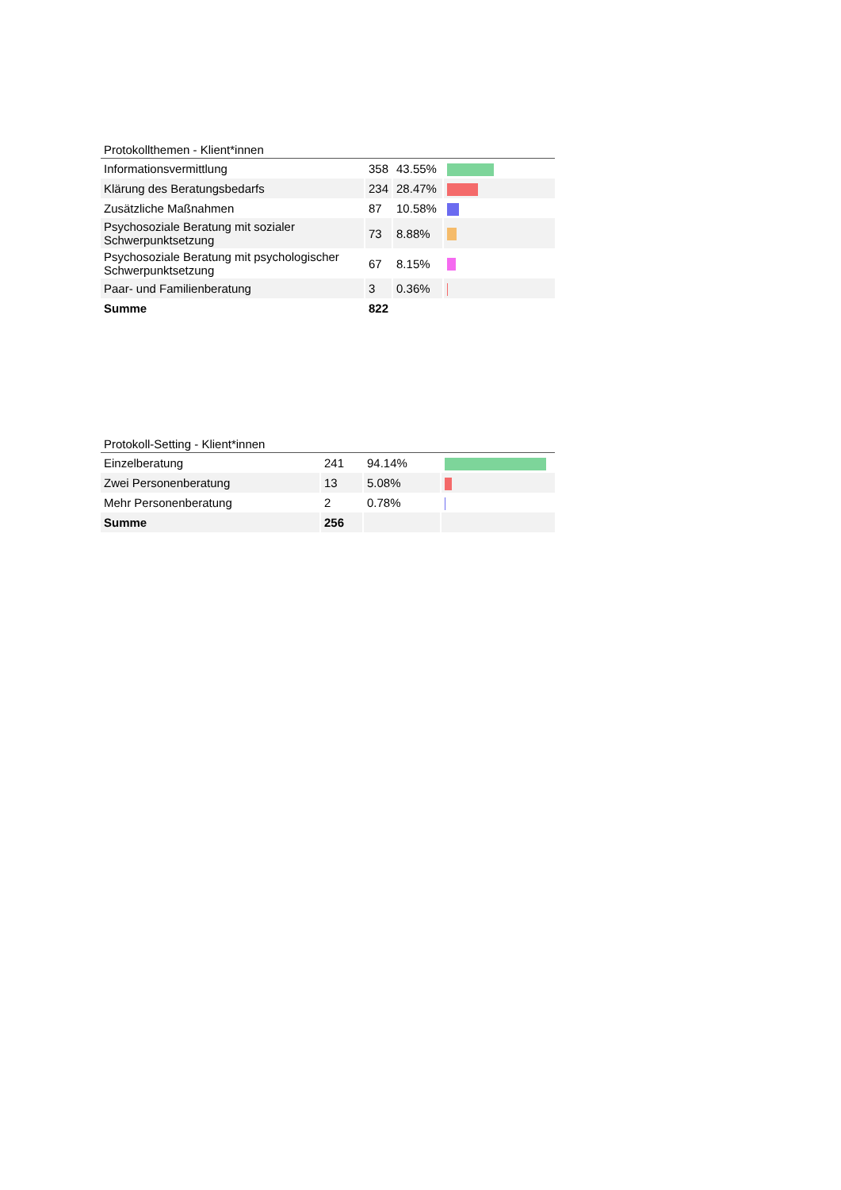Protokollthemen - Klient*innen
| Informationsvermittlung | 358 | 43.55% | |
| Klärung des Beratungsbedarfs | 234 | 28.47% | |
| Zusätzliche Maßnahmen | 87 | 10.58% | |
| Psychosoziale Beratung mit sozialer Schwerpunktsetzung | 73 | 8.88% | |
| Psychosoziale Beratung mit psychologischer Schwerpunktsetzung | 67 | 8.15% | |
| Paar- und Familienberatung | 3 | 0.36% | |
| Summe | 822 | | |
Protokoll-Setting - Klient*innen
| Einzelberatung | 241 | 94.14% | |
| Zwei Personenberatung | 13 | 5.08% | |
| Mehr Personenberatung | 2 | 0.78% | |
| Summe | 256 | | |